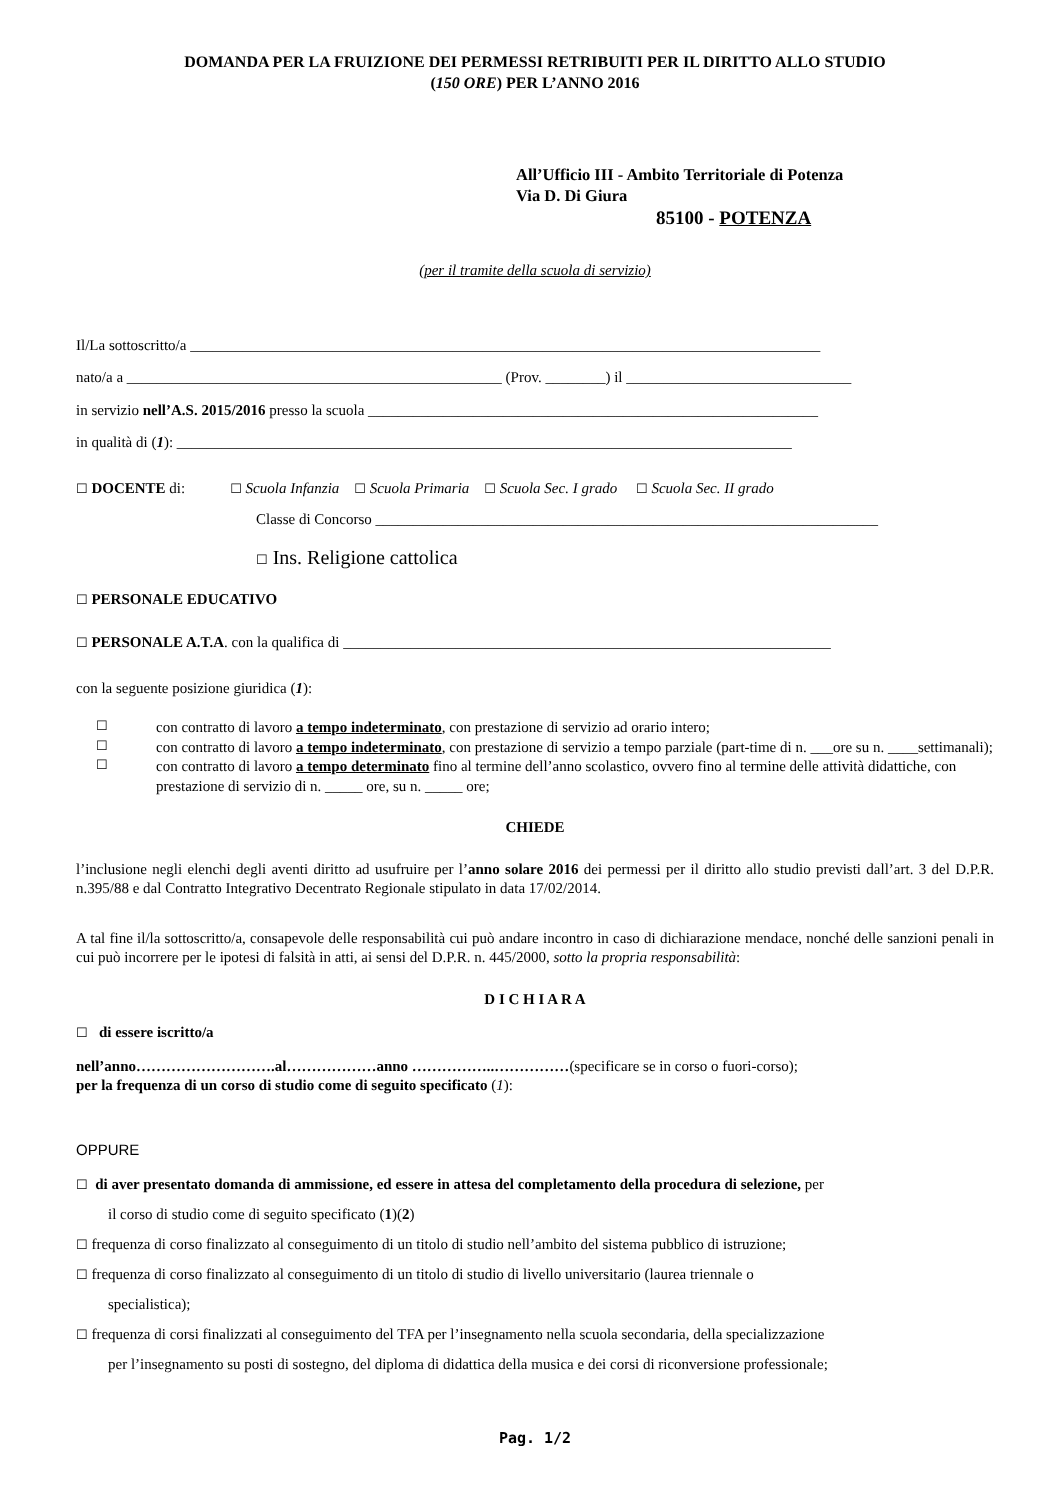DOMANDA PER LA FRUIZIONE DEI PERMESSI RETRIBUITI PER IL DIRITTO ALLO STUDIO
(150 ORE) PER L’ANNO 2016
All’Ufficio III - Ambito Territoriale di Potenza
Via D. Di Giura
85100 - POTENZA
(per il tramite della scuola di servizio)
Il/La sottoscritto/a ____________________________________________________________________________________
nato/a a __________________________________________________ (Prov. ________) il ______________________________
in servizio nell’A.S. 2015/2016 presso la scuola ____________________________________________________________
in qualità di (1): __________________________________________________________________________________
☐ DOCENTE di: ☐ Scuola Infanzia ☐ Scuola Primaria ☐ Scuola Sec. I grado ☐ Scuola Sec. II grado
Classe di Concorso ___________________________________________________________________
☐ Ins. Religione cattolica
☐ PERSONALE EDUCATIVO
☐ PERSONALE A.T.A. con la qualifica di _________________________________________________________________
con la seguente posizione giuridica (1):
☐ con contratto di lavoro a tempo indeterminato, con prestazione di servizio ad orario intero;
☐ con contratto di lavoro a tempo indeterminato, con prestazione di servizio a tempo parziale (part-time di n. ___ore su n. ____settimanali);
☐ con contratto di lavoro a tempo determinato fino al termine dell’anno scolastico, ovvero fino al termine delle attività didattiche, con prestazione di servizio di n. _____ ore, su n. _____ ore;
CHIEDE
l’inclusione negli elenchi degli aventi diritto ad usufruire per l’anno solare 2016 dei permessi per il diritto allo studio previsti dall’art. 3 del D.P.R. n.395/88 e dal Contratto Integrativo Decentrato Regionale stipulato in data 17/02/2014.
A tal fine il/la sottoscritto/a, consapevole delle responsabilità cui può andare incontro in caso di dichiarazione mendace, nonché delle sanzioni penali in cui può incorrere per le ipotesi di falsità in atti, ai sensi del D.P.R. n. 445/2000, sotto la propria responsabilità:
D I C H I A R A
☐ di essere iscritto/a
nell’anno……………………….al………………anno ……………..……………(specificare se in corso o fuori-corso);
per la frequenza di un corso di studio come di seguito specificato (1):
OPPURE
☐ di aver presentato domanda di ammissione, ed essere in attesa del completamento della procedura di selezione, per
il corso di studio come di seguito specificato (1)(2)
☐ frequenza di corso finalizzato al conseguimento di un titolo di studio nell’ambito del sistema pubblico di istruzione;
☐ frequenza di corso finalizzato al conseguimento di un titolo di studio di livello universitario (laurea triennale o
specialistica);
☐ frequenza di corsi finalizzati al conseguimento del TFA per l’insegnamento nella scuola secondaria, della specializzazione
per l’insegnamento su posti di sostegno, del diploma di didattica della musica e dei corsi di riconversione professionale;
Pag. 1/2